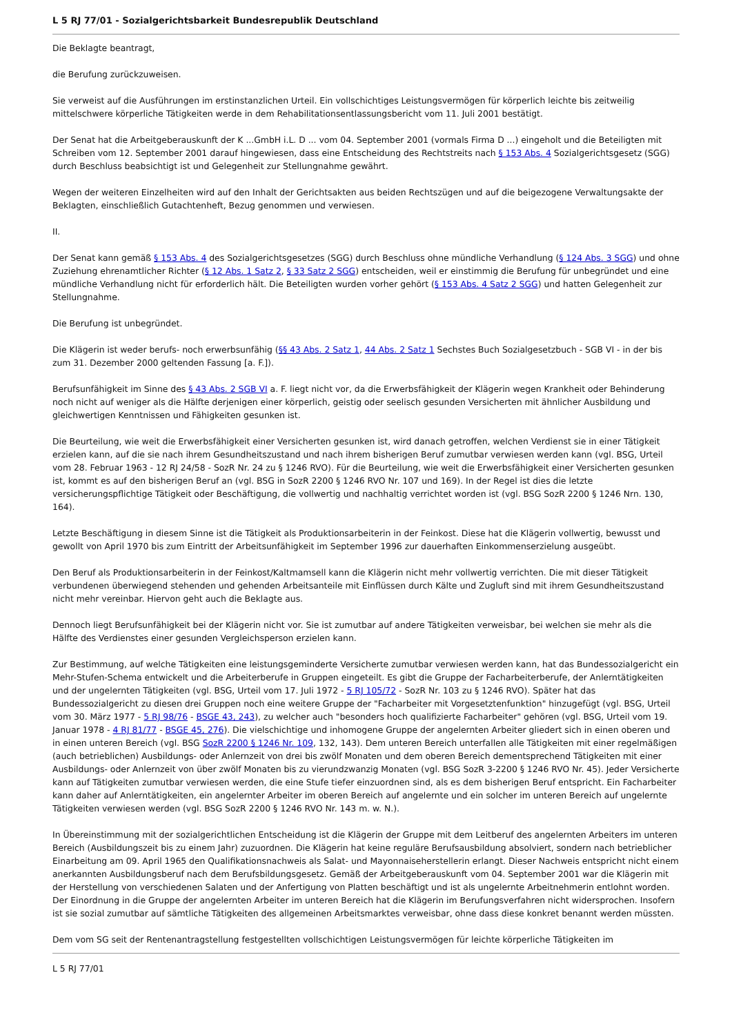L 5 RJ 77/01 - Sozialgerichtsbarkeit Bundesrepublik Deutschland
Die Beklagte beantragt,
die Berufung zurückzuweisen.
Sie verweist auf die Ausführungen im erstinstanzlichen Urteil. Ein vollschichtiges Leistungsvermögen für körperlich leichte bis zeitweilig mittelschwere körperliche Tätigkeiten werde in dem Rehabilitationsentlassungsbericht vom 11. Juli 2001 bestätigt.
Der Senat hat die Arbeitgeberauskunft der K ...GmbH i.L. D ... vom 04. September 2001 (vormals Firma D ...) eingeholt und die Beteiligten mit Schreiben vom 12. September 2001 darauf hingewiesen, dass eine Entscheidung des Rechtstreits nach § 153 Abs. 4 Sozialgerichtsgesetz (SGG) durch Beschluss beabsichtigt ist und Gelegenheit zur Stellungnahme gewährt.
Wegen der weiteren Einzelheiten wird auf den Inhalt der Gerichtsakten aus beiden Rechtszügen und auf die beigezogene Verwaltungsakte der Beklagten, einschließlich Gutachtenheft, Bezug genommen und verwiesen.
II.
Der Senat kann gemäß § 153 Abs. 4 des Sozialgerichtsgesetzes (SGG) durch Beschluss ohne mündliche Verhandlung (§ 124 Abs. 3 SGG) und ohne Zuziehung ehrenamtlicher Richter (§ 12 Abs. 1 Satz 2, § 33 Satz 2 SGG) entscheiden, weil er einstimmig die Berufung für unbegründet und eine mündliche Verhandlung nicht für erforderlich hält. Die Beteiligten wurden vorher gehört (§ 153 Abs. 4 Satz 2 SGG) und hatten Gelegenheit zur Stellungnahme.
Die Berufung ist unbegründet.
Die Klägerin ist weder berufs- noch erwerbsunfähig (§§ 43 Abs. 2 Satz 1, 44 Abs. 2 Satz 1 Sechstes Buch Sozialgesetzbuch - SGB VI - in der bis zum 31. Dezember 2000 geltenden Fassung [a. F.]).
Berufsunfähigkeit im Sinne des § 43 Abs. 2 SGB VI a. F. liegt nicht vor, da die Erwerbsfähigkeit der Klägerin wegen Krankheit oder Behinderung noch nicht auf weniger als die Hälfte derjenigen einer körperlich, geistig oder seelisch gesunden Versicherten mit ähnlicher Ausbildung und gleichwertigen Kenntnissen und Fähigkeiten gesunken ist.
Die Beurteilung, wie weit die Erwerbsfähigkeit einer Versicherten gesunken ist, wird danach getroffen, welchen Verdienst sie in einer Tätigkeit erzielen kann, auf die sie nach ihrem Gesundheitszustand und nach ihrem bisherigen Beruf zumutbar verwiesen werden kann (vgl. BSG, Urteil vom 28. Februar 1963 - 12 RJ 24/58 - SozR Nr. 24 zu § 1246 RVO). Für die Beurteilung, wie weit die Erwerbsfähigkeit einer Versicherten gesunken ist, kommt es auf den bisherigen Beruf an (vgl. BSG in SozR 2200 § 1246 RVO Nr. 107 und 169). In der Regel ist dies die letzte versicherungspflichtige Tätigkeit oder Beschäftigung, die vollwertig und nachhaltig verrichtet worden ist (vgl. BSG SozR 2200 § 1246 Nrn. 130, 164).
Letzte Beschäftigung in diesem Sinne ist die Tätigkeit als Produktionsarbeiterin in der Feinkost. Diese hat die Klägerin vollwertig, bewusst und gewollt von April 1970 bis zum Eintritt der Arbeitsunfähigkeit im September 1996 zur dauerhaften Einkommenserzielung ausgeübt.
Den Beruf als Produktionsarbeiterin in der Feinkost/Kaltmamsell kann die Klägerin nicht mehr vollwertig verrichten. Die mit dieser Tätigkeit verbundenen überwiegend stehenden und gehenden Arbeitsanteile mit Einflüssen durch Kälte und Zugluft sind mit ihrem Gesundheitszustand nicht mehr vereinbar. Hiervon geht auch die Beklagte aus.
Dennoch liegt Berufsunfähigkeit bei der Klägerin nicht vor. Sie ist zumutbar auf andere Tätigkeiten verweisbar, bei welchen sie mehr als die Hälfte des Verdienstes einer gesunden Vergleichsperson erzielen kann.
Zur Bestimmung, auf welche Tätigkeiten eine leistungsgeminderte Versicherte zumutbar verwiesen werden kann, hat das Bundessozialgericht ein Mehr-Stufen-Schema entwickelt und die Arbeiterberufe in Gruppen eingeteilt. Es gibt die Gruppe der Facharbeiterberufe, der Anlerntätigkeiten und der ungelernten Tätigkeiten (vgl. BSG, Urteil vom 17. Juli 1972 - 5 RJ 105/72 - SozR Nr. 103 zu § 1246 RVO). Später hat das Bundessozialgericht zu diesen drei Gruppen noch eine weitere Gruppe der "Facharbeiter mit Vorgesetztenfunktion" hinzugefügt (vgl. BSG, Urteil vom 30. März 1977 - 5 RJ 98/76 - BSGE 43, 243), zu welcher auch "besonders hoch qualifizierte Facharbeiter" gehören (vgl. BSG, Urteil vom 19. Januar 1978 - 4 RJ 81/77 - BSGE 45, 276). Die vielschichtige und inhomogene Gruppe der angelernten Arbeiter gliedert sich in einen oberen und in einen unteren Bereich (vgl. BSG SozR 2200 § 1246 Nr. 109, 132, 143). Dem unteren Bereich unterfallen alle Tätigkeiten mit einer regelmäßigen (auch betrieblichen) Ausbildungs- oder Anlernzeit von drei bis zwölf Monaten und dem oberen Bereich dementsprechend Tätigkeiten mit einer Ausbildungs- oder Anlernzeit von über zwölf Monaten bis zu vierundzwanzig Monaten (vgl. BSG SozR 3-2200 § 1246 RVO Nr. 45). Jeder Versicherte kann auf Tätigkeiten zumutbar verwiesen werden, die eine Stufe tiefer einzuordnen sind, als es dem bisherigen Beruf entspricht. Ein Facharbeiter kann daher auf Anlerntätigkeiten, ein angelernter Arbeiter im oberen Bereich auf angelernte und ein solcher im unteren Bereich auf ungelernte Tätigkeiten verwiesen werden (vgl. BSG SozR 2200 § 1246 RVO Nr. 143 m. w. N.).
In Übereinstimmung mit der sozialgerichtlichen Entscheidung ist die Klägerin der Gruppe mit dem Leitberuf des angelernten Arbeiters im unteren Bereich (Ausbildungszeit bis zu einem Jahr) zuzuordnen. Die Klägerin hat keine reguläre Berufsausbildung absolviert, sondern nach betrieblicher Einarbeitung am 09. April 1965 den Qualifikationsnachweis als Salat- und Mayonnaiseherstellerin erlangt. Dieser Nachweis entspricht nicht einem anerkannten Ausbildungsberuf nach dem Berufsbildungsgesetz. Gemäß der Arbeitgeberauskunft vom 04. September 2001 war die Klägerin mit der Herstellung von verschiedenen Salaten und der Anfertigung von Platten beschäftigt und ist als ungelernte Arbeitnehmerin entlohnt worden. Der Einordnung in die Gruppe der angelernten Arbeiter im unteren Bereich hat die Klägerin im Berufungsverfahren nicht widersprochen. Insofern ist sie sozial zumutbar auf sämtliche Tätigkeiten des allgemeinen Arbeitsmarktes verweisbar, ohne dass diese konkret benannt werden müssten.
Dem vom SG seit der Rentenantragstellung festgestellten vollschichtigen Leistungsvermögen für leichte körperliche Tätigkeiten im
L 5 RJ 77/01